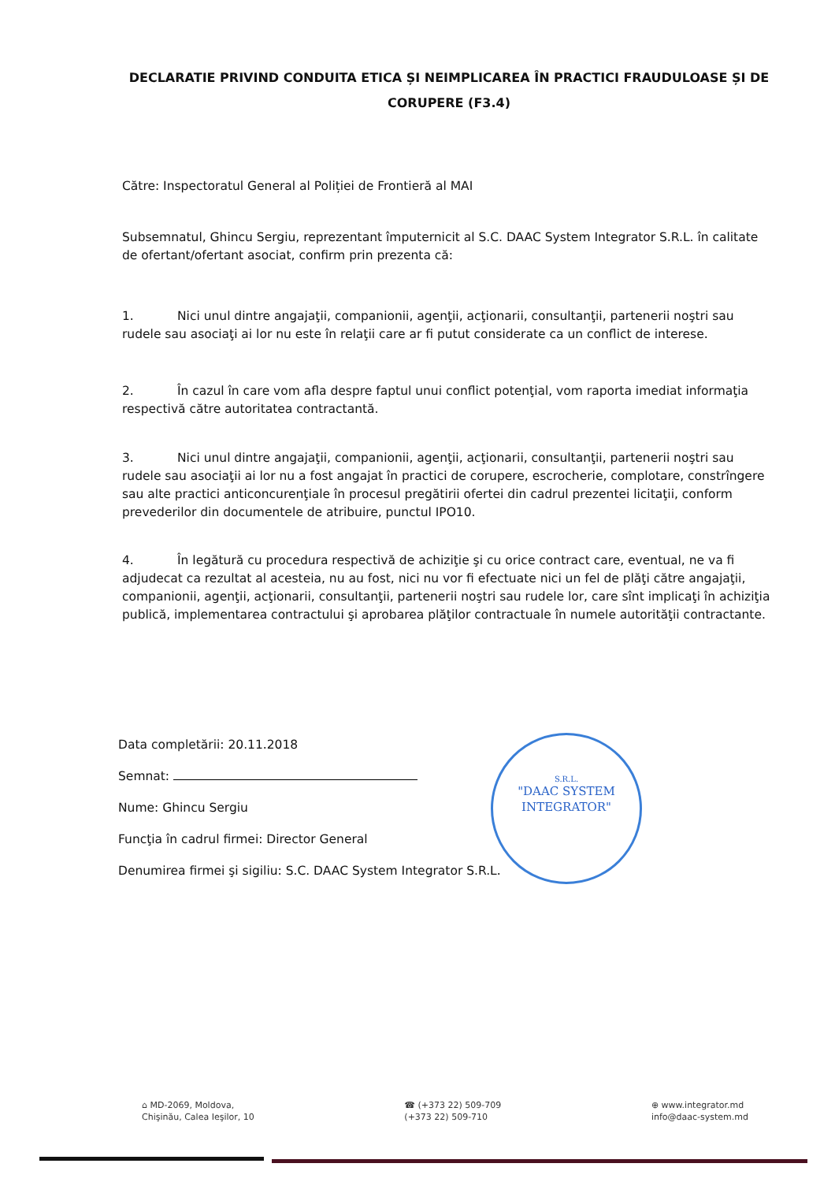DECLARATIE PRIVIND CONDUITA ETICA ȘI NEIMPLICAREA ÎN PRACTICI FRAUDULOASE ȘI DE CORUPERE (F3.4)
Către: Inspectoratul General al Poliției de Frontieră al MAI
Subsemnatul, Ghincu Sergiu, reprezentant împuternicit al S.C. DAAC System Integrator S.R.L. în calitate de ofertant/ofertant asociat, confirm prin prezenta că:
1. Nici unul dintre angajaţii, companionii, agenţii, acţionarii, consultanţii, partenerii noştri sau rudele sau asociaţi ai lor nu este în relaţii care ar fi putut considerate ca un conflict de interese.
2. În cazul în care vom afla despre faptul unui conflict potenţial, vom raporta imediat informaţia respectivă către autoritatea contractantă.
3. Nici unul dintre angajaţii, companionii, agenţii, acţionarii, consultanţii, partenerii noştri sau rudele sau asociaţii ai lor nu a fost angajat în practici de corupere, escrocherie, complotare, constrîngere sau alte practici anticoncurenţiale în procesul pregătirii ofertei din cadrul prezentei licitaţii, conform prevederilor din documentele de atribuire, punctul IPO10.
4. În legătură cu procedura respectivă de achiziţie şi cu orice contract care, eventual, ne va fi adjudecat ca rezultat al acesteia, nu au fost, nici nu vor fi efectuate nici un fel de plăţi către angajaţii, companionii, agenţii, acţionarii, consultanţii, partenerii noştri sau rudele lor, care sînt implicaţi în achiziţia publică, implementarea contractului şi aprobarea plăţilor contractuale în numele autorităţii contractante.
Data completării: 20.11.2018
Semnat:
Nume: Ghincu Sergiu
Funcţia în cadrul firmei: Director General
Denumirea firmei şi sigiliu: S.C. DAAC System Integrator S.R.L.
S.R.L.
"DAAC SYSTEM INTEGRATOR"
⌂ MD-2069, Moldova,
Chişinău, Calea Ieşilor, 10
☎ (+373 22) 509-709
(+373 22) 509-710
⊕ www.integrator.md
info@daac-system.md